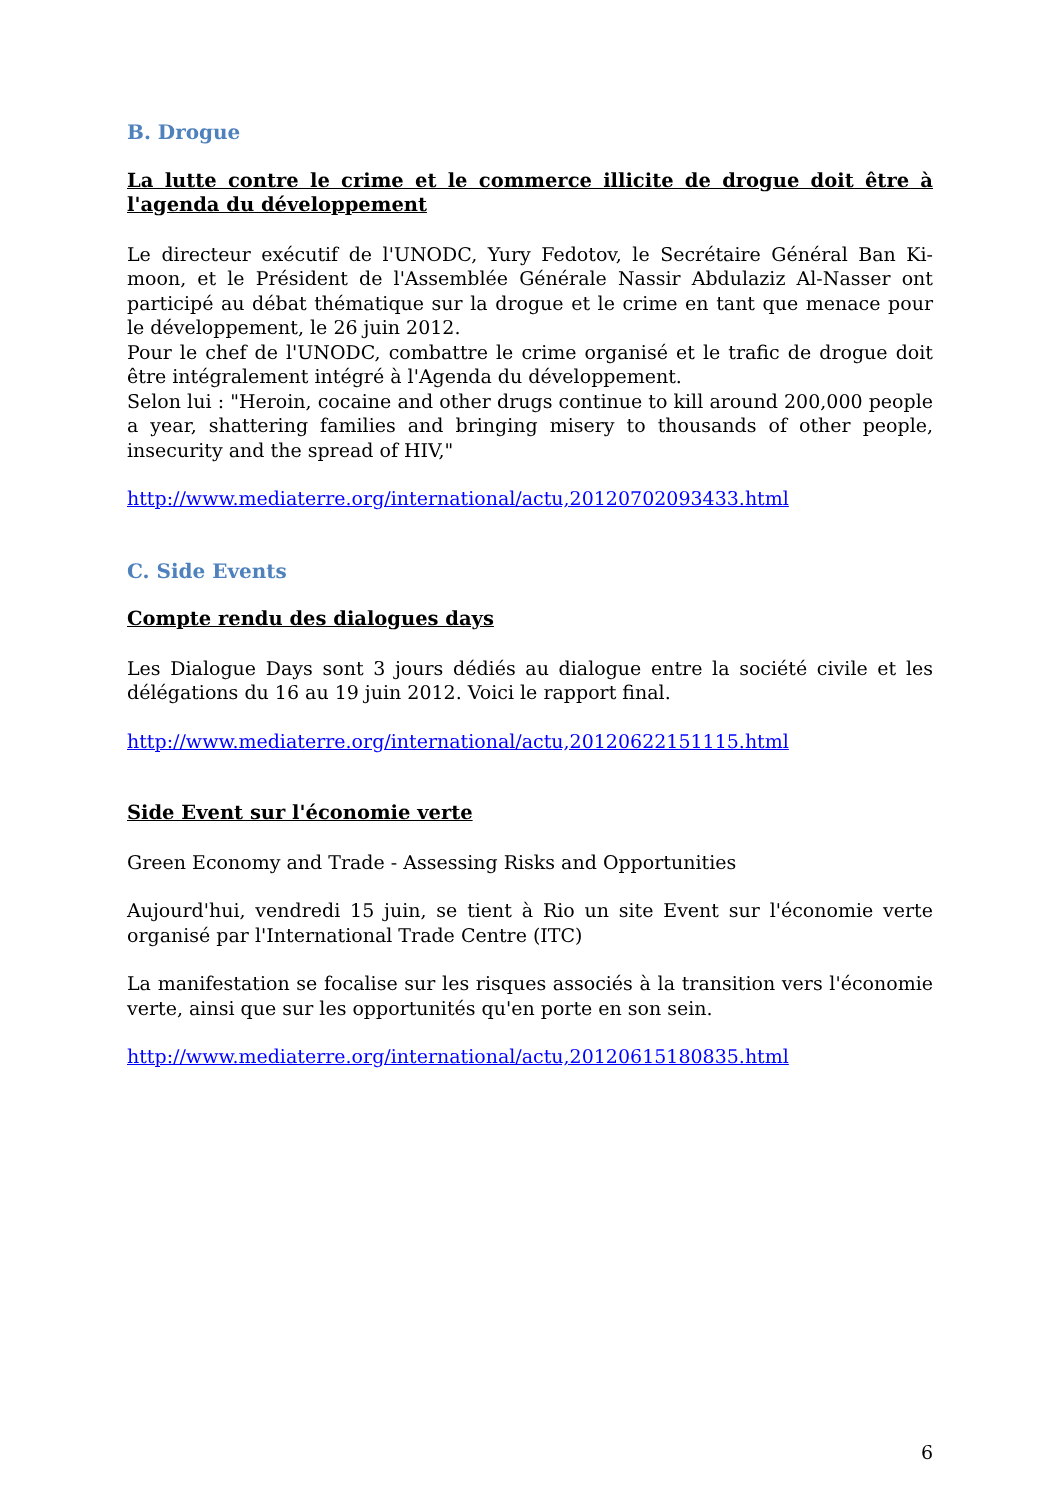B. Drogue
La lutte contre le crime et le commerce illicite de drogue doit être à l'agenda du développement
Le directeur exécutif de l'UNODC, Yury Fedotov, le Secrétaire Général Ban Ki-moon, et le Président de l'Assemblée Générale Nassir Abdulaziz Al-Nasser ont participé au débat thématique sur la drogue et le crime en tant que menace pour le développement, le 26 juin 2012.
Pour le chef de l'UNODC, combattre le crime organisé et le trafic de drogue doit être intégralement intégré à l'Agenda du développement.
Selon lui : "Heroin, cocaine and other drugs continue to kill around 200,000 people a year, shattering families and bringing misery to thousands of other people, insecurity and the spread of HIV,"
http://www.mediaterre.org/international/actu,20120702093433.html
C. Side Events
Compte rendu des dialogues days
Les Dialogue Days sont 3 jours dédiés au dialogue entre la société civile et les délégations du 16 au 19 juin 2012. Voici le rapport final.
http://www.mediaterre.org/international/actu,20120622151115.html
Side Event sur l'économie verte
Green Economy and Trade - Assessing Risks and Opportunities
Aujourd'hui, vendredi 15 juin, se tient à Rio un site Event sur l'économie verte organisé par l'International Trade Centre (ITC)
La manifestation se focalise sur les risques associés à la transition vers l'économie verte, ainsi que sur les opportunités qu'en porte en son sein.
http://www.mediaterre.org/international/actu,20120615180835.html
6